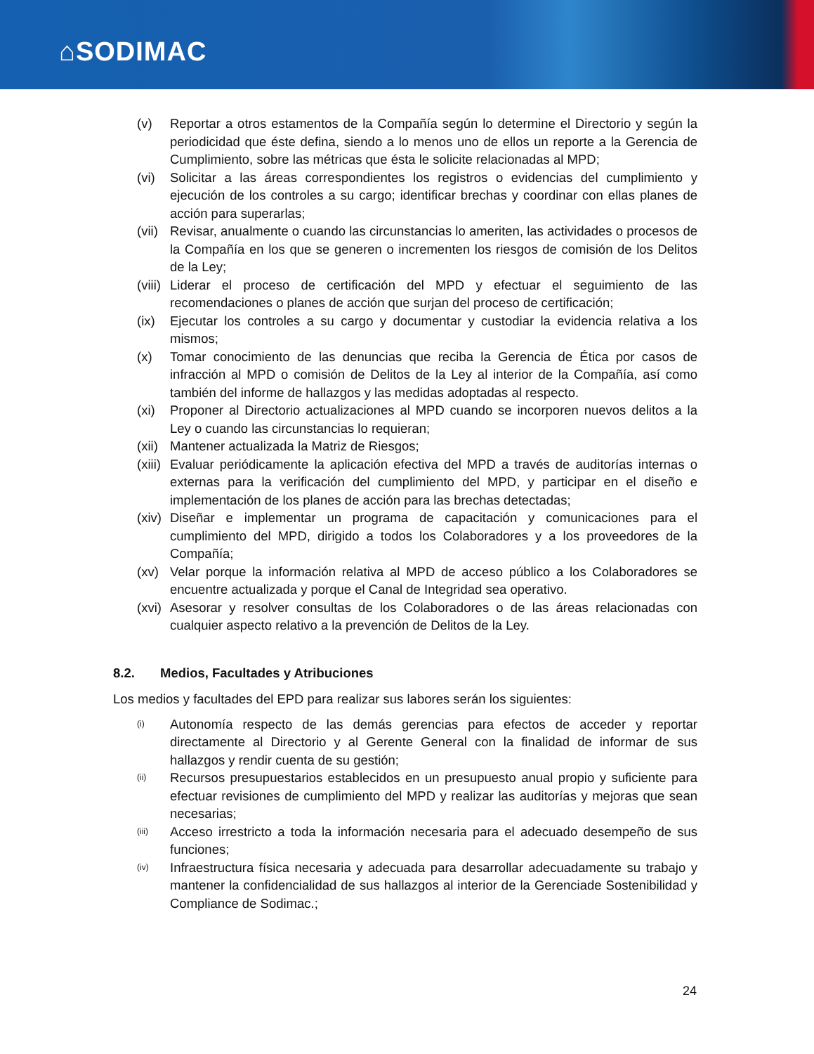⌂SODIMAC
(v) Reportar a otros estamentos de la Compañía según lo determine el Directorio y según la periodicidad que éste defina, siendo a lo menos uno de ellos un reporte a la Gerencia de Cumplimiento, sobre las métricas que ésta le solicite relacionadas al MPD;
(vi) Solicitar a las áreas correspondientes los registros o evidencias del cumplimiento y ejecución de los controles a su cargo; identificar brechas y coordinar con ellas planes de acción para superarlas;
(vii)
Revisar, anualmente o cuando las circunstancias lo ameriten, las actividades o procesos de la Compañía en los que se generen o incrementen los riesgos de comisión de los Delitos de la Ley;
(viii)
Liderar el proceso de certificación del MPD y efectuar el seguimiento de las recomendaciones o planes de acción que surjan del proceso de certificación;
(ix) Ejecutar los controles a su cargo y documentar y custodiar la evidencia relativa a los mismos;
(x) Tomar conocimiento de las denuncias que reciba la Gerencia de Ética por casos de infracción al MPD o comisión de Delitos de la Ley al interior de la Compañía, así como también del informe de hallazgos y las medidas adoptadas al respecto.
(xi) Proponer al Directorio actualizaciones al MPD cuando se incorporen nuevos delitos a la Ley o cuando las circunstancias lo requieran;
(xii)
Mantener actualizada la Matriz de Riesgos;
(xiii)
Evaluar periódicamente la aplicación efectiva del MPD a través de auditorías internas o externas para la verificación del cumplimiento del MPD, y participar en el diseño e implementación de los planes de acción para las brechas detectadas;
(xiv)
Diseñar e implementar un programa de capacitación y comunicaciones para el cumplimiento del MPD, dirigido a todos los Colaboradores y a los proveedores de la Compañía;
(xv) Velar porque la información relativa al MPD de acceso público a los Colaboradores se encuentre actualizada y porque el Canal de Integridad sea operativo.
(xvi)
Asesorar y resolver consultas de los Colaboradores o de las áreas relacionadas con cualquier aspecto relativo a la prevención de Delitos de la Ley.
8.2. Medios, Facultades y Atribuciones
Los medios y facultades del EPD para realizar sus labores serán los siguientes:
(i)
Autonomía respecto de las demás gerencias para efectos de acceder y reportar directamente al Directorio y al Gerente General con la finalidad de informar de sus hallazgos y rendir cuenta de su gestión;
(ii)
Recursos presupuestarios establecidos en un presupuesto anual propio y suficiente para efectuar revisiones de cumplimiento del MPD y realizar las auditorías y mejoras que sean necesarias;
(iii)
Acceso irrestricto a toda la información necesaria para el adecuado desempeño de sus funciones;
(iv)
Infraestructura física necesaria y adecuada para desarrollar adecuadamente su trabajo y mantener la confidencialidad de sus hallazgos al interior de la Gerenciade Sostenibilidad y Compliance de Sodimac.;
24